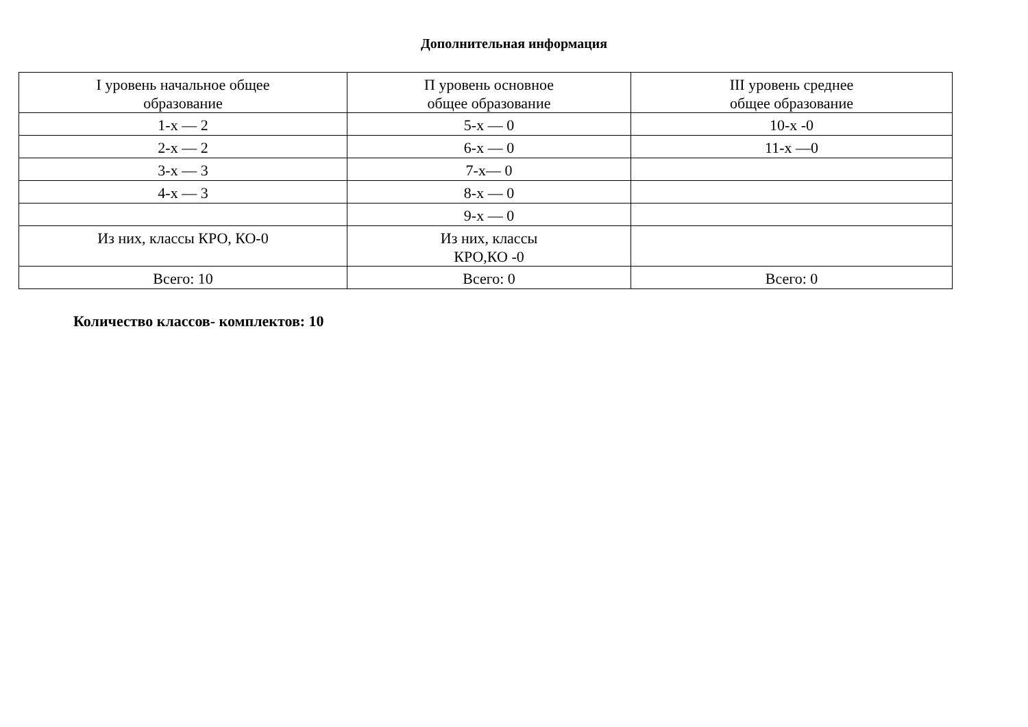Дополнительная информация
| I уровень начальное общее образование | П уровень основное общее образование | III уровень среднее общее образование |
| 1-х — 2 | 5-х — 0 | 10-х -0 |
| 2-х — 2 | 6-х — 0 | 11-х —0 |
| 3-х — 3 | 7-х— 0 | |
| 4-х — 3 | 8-х — 0 | |
| | 9-х — 0 | |
| Из них, классы КРО, КО-0 | Из них, классы КРО,КО -0 | |
| Всего: 10 | Всего: 0 | Всего: 0 |
Количество классов- комплектов: 10